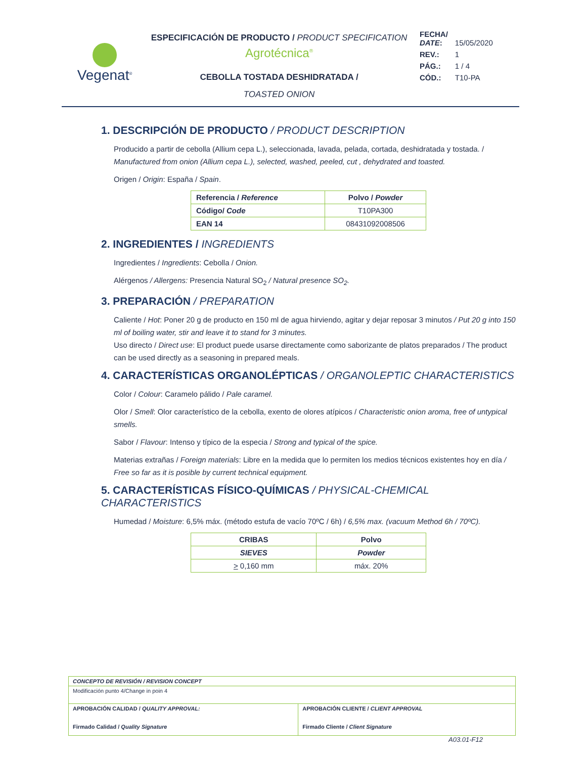Vegenat<sup>®</sup>
ESPECIFICACIÓN DE PRODUCTO / PRODUCT SPECIFICATION
Agrotécnica<sup>®</sup>
CEBOLLA TOSTADA DESHIDRATADA /
TOASTED ONION
| FECHA/ DATE : | 15/05/2020 |
| REV.: | 1 |
| PÁG.: | 1 / 4 |
| CÓD.: | T10-PA |
1. DESCRIPCIÓN DE PRODUCTO / PRODUCT DESCRIPTION
Producido a partir de cebolla (Allium cepa L.), seleccionada, lavada, pelada, cortada, deshidratada y tostada. / Manufactured from onion (Allium cepa L.), selected, washed, peeled, cut , dehydrated and toasted.
Origen / Origin: España / Spain.
| Referencia / Reference | Polvo / Powder |
| --- | --- |
| Código/ Code | T10PA300 |
| EAN 14 | 08431092008506 |
2. INGREDIENTES / INGREDIENTS
Ingredientes / Ingredients: Cebolla / Onion.
Alérgenos / Allergens: Presencia Natural SO<sub>2</sub> / Natural presence SO<sub>2</sub>.
3. PREPARACIÓN / PREPARATION
Caliente / Hot: Poner 20 g de producto en 150 ml de agua hirviendo, agitar y dejar reposar 3 minutos / Put 20 g into 150 ml of boiling water, stir and leave it to stand for 3 minutes.
Uso directo / Direct use: El product puede usarse directamente como saborizante de platos preparados / The product can be used directly as a seasoning in prepared meals.
4. CARACTERÍSTICAS ORGANOLÉPTICAS / ORGANOLEPTIC CHARACTERISTICS
Color / Colour: Caramelo pálido / Pale caramel.
Olor / Smell: Olor característico de la cebolla, exento de olores atípicos / Characteristic onion aroma, free of untypical smells.
Sabor / Flavour: Intenso y típico de la especia / Strong and typical of the spice.
Materias extrañas / Foreign materials: Libre en la medida que lo permiten los medios técnicos existentes hoy en día / Free so far as it is posible by current technical equipment.
5. CARACTERÍSTICAS FÍSICO-QUÍMICAS / PHYSICAL-CHEMICAL CHARACTERISTICS
Humedad / Moisture: 6,5% máx. (método estufa de vacío 70ºC / 6h) / 6,5% max. (vacuum Method 6h / 70ºC).
| CRIBAS | Polvo |
| --- | --- |
| SIEVES | Powder |
| > 0,160 mm | máx. 20% |
| CONCEPTO DE REVISIÓN / REVISION CONCEPT | |
| Modificación punto 4/Change in poin 4 | |
| APROBACIÓN CALIDAD / QUALITY APPROVAL: Firmado Calidad / Quality Signature | APROBACIÓN CLIENTE / CLIENT APPROVAL Firmado Cliente / Client Signature |
A03.01-F12